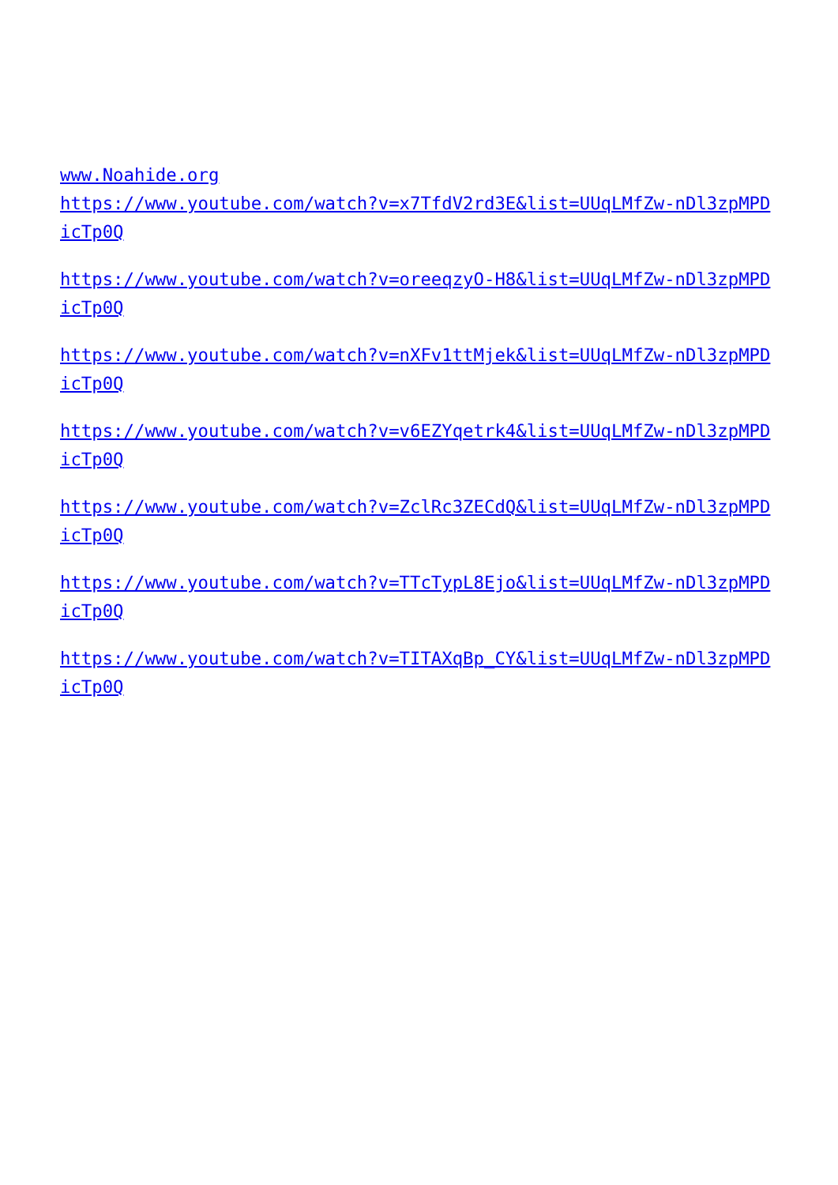www.Noahide.org
https://www.youtube.com/watch?v=x7TfdV2rd3E&list=UUqLMfZw-nDl3zpMPDicTp0Q
https://www.youtube.com/watch?v=oreeqzyO-H8&list=UUqLMfZw-nDl3zpMPDicTp0Q
https://www.youtube.com/watch?v=nXFv1ttMjek&list=UUqLMfZw-nDl3zpMPDicTp0Q
https://www.youtube.com/watch?v=v6EZYqetrk4&list=UUqLMfZw-nDl3zpMPDicTp0Q
https://www.youtube.com/watch?v=ZclRc3ZECdQ&list=UUqLMfZw-nDl3zpMPDicTp0Q
https://www.youtube.com/watch?v=TTcTypL8Ejo&list=UUqLMfZw-nDl3zpMPDicTp0Q
https://www.youtube.com/watch?v=TITAXqBp_CY&list=UUqLMfZw-nDl3zpMPDicTp0Q